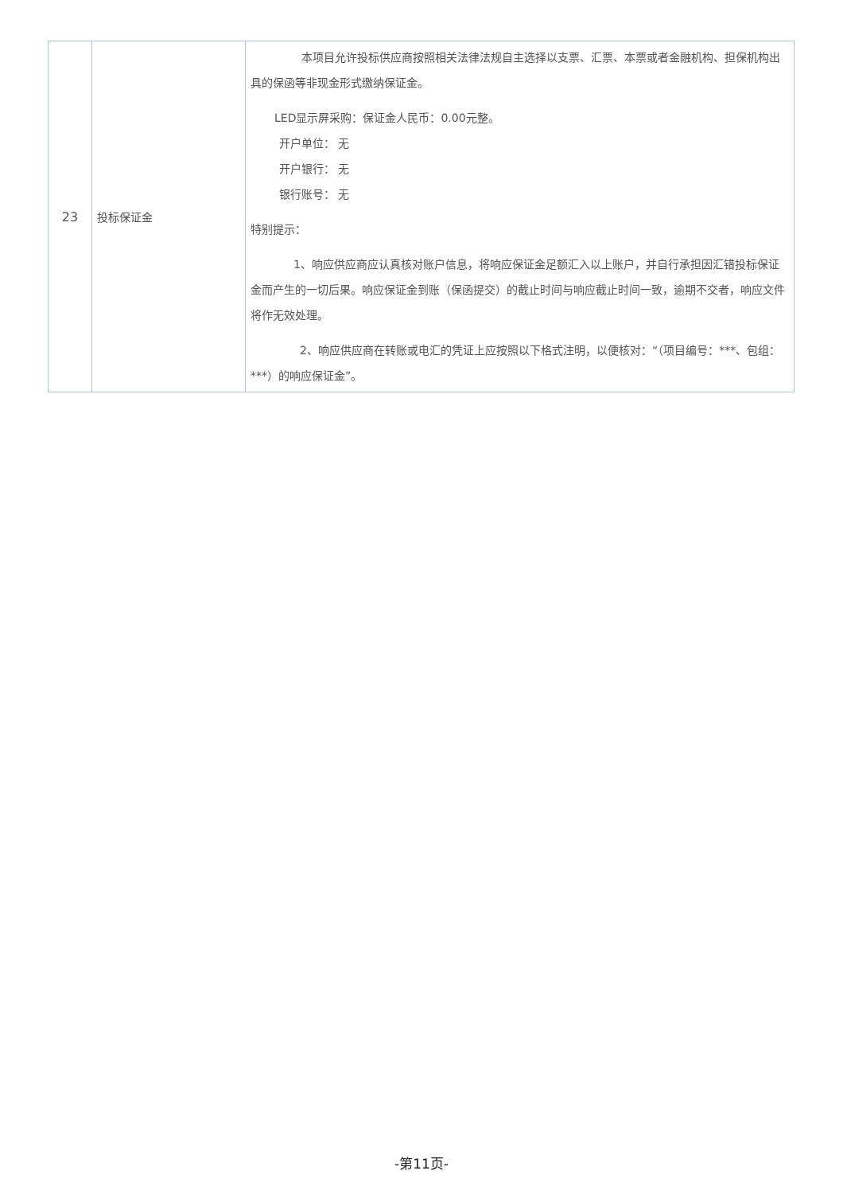| 23 | 投标保证金 | 本项目允许投标供应商按照相关法律法规自主选择以支票、汇票、本票或者金融机构、担保机构出具的保函等非现金形式缴纳保证金。 LED显示屏采购：保证金人民币：0.00元整。 开户单位： 无 开户银行： 无 银行账号： 无 特别提示： 1、响应供应商应认真核对账户信息，将响应保证金足额汇入以上账户，并自行承担因汇错投标保证金而产生的一切后果。响应保证金到账（保函提交）的截止时间与响应截止时间一致，逾期不交者，响应文件将作无效处理。 2、响应供应商在转账或电汇的凭证上应按照以下格式注明，以便核对：“（项目编号：***、包组：***）的响应保证金”。 |
-第11页-